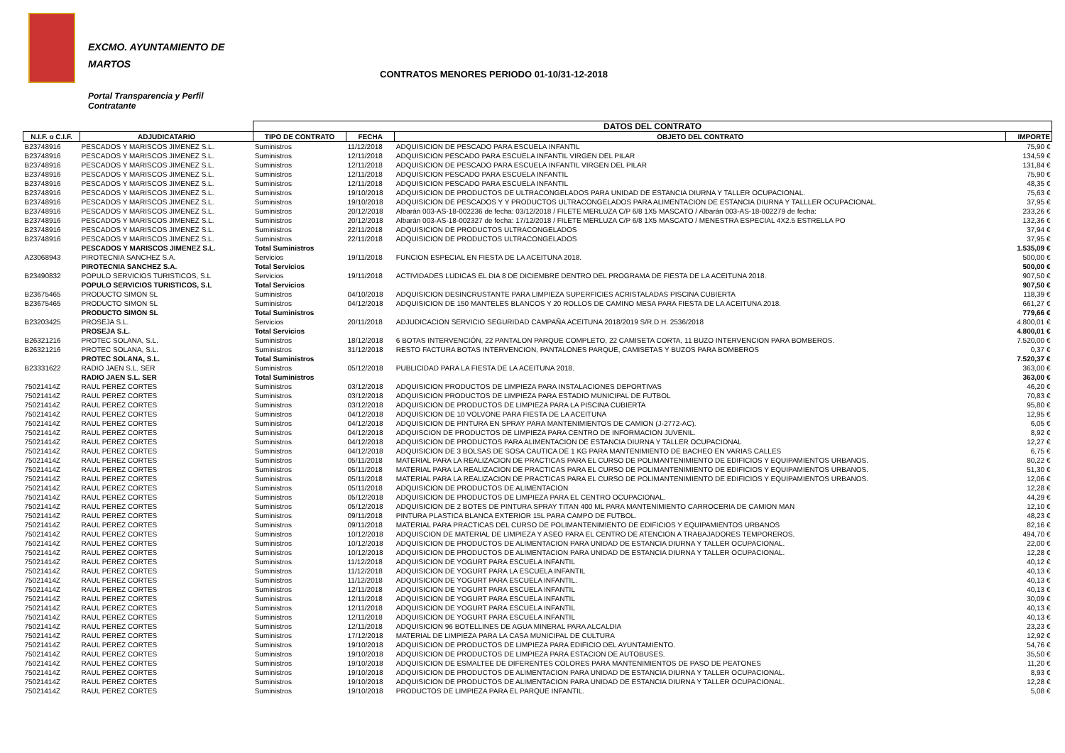EXCMO. AYUNTAMIENTO DE
MARTOS
Portal Transparencia y Perfil
Contratante
CONTRATOS MENORES PERIODO 01-10/31-12-2018
| | | DATOS DEL CONTRATO | | | |
| N.I.F. o C.I.F. | ADJUDICATARIO | TIPO DE CONTRATO | FECHA | OBJETO DEL CONTRATO | IMPORTE |
| B23748916 | PESCADOS Y MARISCOS JIMENEZ S.L. | Suministros | 11/12/2018 | ADQUISICION DE PESCADO PARA ESCUELA INFANTIL | 75,90 € |
| B23748916 | PESCADOS Y MARISCOS JIMENEZ S.L. | Suministros | 12/11/2018 | ADQUISICION PESCADO PARA ESCUELA INFANTIL VIRGEN DEL PILAR | 134,59 € |
| B23748916 | PESCADOS Y MARISCOS JIMENEZ S.L. | Suministros | 12/11/2018 | ADQUISICION DE PESCADO PARA ESCUELA INFANTIL VIRGEN DEL PILAR | 131,84 € |
| B23748916 | PESCADOS Y MARISCOS JIMENEZ S.L. | Suministros | 12/11/2018 | ADQUISICION PESCADO PARA ESCUELA INFANTIL | 75,90 € |
| B23748916 | PESCADOS Y MARISCOS JIMENEZ S.L. | Suministros | 12/11/2018 | ADQUISICION PESCADO PARA ESCUELA INFANTIL | 48,35 € |
| B23748916 | PESCADOS Y MARISCOS JIMENEZ S.L. | Suministros | 19/10/2018 | ADQUISICION DE PRODUCTOS DE ULTRACONGELADOS PARA UNIDAD DE ESTANCIA DIURNA Y TALLER OCUPACIONAL. | 75,63 € |
| B23748916 | PESCADOS Y MARISCOS JIMENEZ S.L. | Suministros | 19/10/2018 | ADQUISICION DE PESCADOS Y Y PRODUCTOS ULTRACONGELADOS PARA ALIMENTACION DE ESTANCIA DIURNA Y TALLLER OCUPACIONAL. | 37,95 € |
| B23748916 | PESCADOS Y MARISCOS JIMENEZ S.L. | Suministros | 20/12/2018 | Albarán 003-AS-18-002236 de fecha: 03/12/2018 / FILETE MERLUZA C/P 6/8 1X5 MASCATO / Albarán 003-AS-18-002279 de fecha: | 233,26 € |
| B23748916 | PESCADOS Y MARISCOS JIMENEZ S.L. | Suministros | 20/12/2018 | Albarán 003-AS-18-002327 de fecha: 17/12/2018 / FILETE MERLUZA C/P 6/8 1X5 MASCATO / MENESTRA ESPECIAL 4X2.5 ESTRELLA PO | 132,36 € |
| B23748916 | PESCADOS Y MARISCOS JIMENEZ S.L. | Suministros | 22/11/2018 | ADQUISICION DE PRODUCTOS ULTRACONGELADOS | 37,94 € |
| B23748916 | PESCADOS Y MARISCOS JIMENEZ S.L. | Suministros | 22/11/2018 | ADQUISICION DE PRODUCTOS ULTRACONGELADOS | 37,95 € |
| | PESCADOS Y MARISCOS JIMENEZ S.L. | Total Suministros | | | 1.535,09 € |
| A23068943 | PIROTECNIA SANCHEZ S.A. | Servicios | 19/11/2018 | FUNCION ESPECIAL EN FIESTA DE LA ACEITUNA 2018. | 500,00 € |
| | PIROTECNIA SANCHEZ S.A. | Total Servicios | | | 500,00 € |
| B23490832 | POPULO SERVICIOS TURISTICOS, S.L | Servicios | 19/11/2018 | ACTIVIDADES LUDICAS EL DIA 8 DE DICIEMBRE DENTRO DEL PROGRAMA DE FIESTA DE LA ACEITUNA 2018. | 907,50 € |
| | POPULO SERVICIOS TURISTICOS, S.L | Total Servicios | | | 907,50 € |
| B23675465 | PRODUCTO SIMON SL | Suministros | 04/10/2018 | ADQUISICION DESINCRUSTANTE PARA LIMPIEZA SUPERFICIES ACRISTALADAS PISCINA CUBIERTA | 118,39 € |
| B23675465 | PRODUCTO SIMON SL | Suministros | 04/12/2018 | ADQUISICION DE 150 MANTELES BLANCOS Y 20 ROLLOS DE CAMINO MESA PARA FIESTA DE LA ACEITUNA 2018. | 661,27 € |
| | PRODUCTO SIMON SL | Total Suministros | | | 779,66 € |
| B23203425 | PROSEJA S.L. | Servicios | 20/11/2018 | ADJUDICACION SERVICIO SEGURIDAD CAMPAÑA ACEITUNA 2018/2019 S/R.D.H. 2536/2018 | 4.800,01 € |
| | PROSEJA S.L. | Total Servicios | | | 4.800,01 € |
| B26321216 | PROTEC SOLANA, S.L. | Suministros | 18/12/2018 | 6 BOTAS INTERVENCIÓN, 22 PANTALON PARQUE COMPLETO, 22 CAMISETA CORTA, 11 BUZO INTERVENCION PARA BOMBEROS. | 7.520,00 € |
| B26321216 | PROTEC SOLANA, S.L. | Suministros | 31/12/2018 | RESTO FACTURA BOTAS INTERVENCION, PANTALONES PARQUE, CAMISETAS Y BUZOS PARA BOMBEROS | 0,37 € |
| | PROTEC SOLANA, S.L. | Total Suministros | | | 7.520,37 € |
| B23331622 | RADIO JAEN S.L. SER | Suministros | 05/12/2018 | PUBLICIDAD PARA LA FIESTA DE LA ACEITUNA 2018. | 363,00 € |
| | RADIO JAEN S.L. SER | Total Suministros | | | 363,00 € |
| 75021414Z | RAUL PEREZ CORTES | Suministros | 03/12/2018 | ADQUISICION PRODUCTOS DE LIMPIEZA PARA INSTALACIONES DEPORTIVAS | 46,20 € |
| 75021414Z | RAUL PEREZ CORTES | Suministros | 03/12/2018 | ADQUISICION PRODUCTOS DE LIMPIEZA PARA ESTADIO MUNICIPAL DE FUTBOL | 70,83 € |
| 75021414Z | RAUL PEREZ CORTES | Suministros | 03/12/2018 | ADQUISICION DE PRODUCTOS DE LIMPIEZA PARA LA PISCINA CUBIERTA | 95,80 € |
| 75021414Z | RAUL PEREZ CORTES | Suministros | 04/12/2018 | ADQUISICION DE 10 VOLVONE PARA FIESTA DE LA ACEITUNA | 12,95 € |
| 75021414Z | RAUL PEREZ CORTES | Suministros | 04/12/2018 | ADQUISICION DE PINTURA EN SPRAY PARA MANTENIMIENTOS DE CAMION (J-2772-AC). | 6,05 € |
| 75021414Z | RAUL PEREZ CORTES | Suministros | 04/12/2018 | ADQUISCION DE PRODUCTOS DE LIMPIEZA PARA CENTRO DE INFORMACION JUVENIL. | 8,92 € |
| 75021414Z | RAUL PEREZ CORTES | Suministros | 04/12/2018 | ADQUISICION DE PRODUCTOS PARA ALIMENTACION DE ESTANCIA DIURNA Y TALLER OCUPACIONAL | 12,27 € |
| 75021414Z | RAUL PEREZ CORTES | Suministros | 04/12/2018 | ADQUISICION DE 3 BOLSAS DE SOSA CAUTICA DE 1 KG PARA MANTENIMIENTO DE BACHEO EN VARIAS CALLES | 6,75 € |
| 75021414Z | RAUL PEREZ CORTES | Suministros | 05/11/2018 | MATERIAL PARA LA REALIZACION DE PRACTICAS PARA EL CURSO DE POLIMANTENIMIENTO DE EDIFICIOS Y EQUIPAMIENTOS URBANOS. | 80,22 € |
| 75021414Z | RAUL PEREZ CORTES | Suministros | 05/11/2018 | MATERIAL PARA LA REALIZACION DE PRACTICAS PARA EL CURSO DE POLIMANTENIMIENTO DE EDIFICIOS Y EQUIPAMIENTOS URBANOS. | 51,30 € |
| 75021414Z | RAUL PEREZ CORTES | Suministros | 05/11/2018 | MATERIAL PARA LA REALIZACION DE PRACTICAS PARA EL CURSO DE POLIMANTENIMIENTO DE EDIFICIOS Y EQUIPAMIENTOS URBANOS. | 12,06 € |
| 75021414Z | RAUL PEREZ CORTES | Suministros | 05/11/2018 | ADQUISICION DE PRODUCTOS DE ALIMENTACION | 12,28 € |
| 75021414Z | RAUL PEREZ CORTES | Suministros | 05/12/2018 | ADQUISICION DE PRODUCTOS DE LIMPIEZA PARA EL CENTRO OCUPACIONAL. | 44,29 € |
| 75021414Z | RAUL PEREZ CORTES | Suministros | 05/12/2018 | ADQUISICION DE 2 BOTES DE PINTURA SPRAY TITAN 400 ML PARA MANTENIMIENTO CARROCERIA DE CAMION MAN | 12,10 € |
| 75021414Z | RAUL PEREZ CORTES | Suministros | 09/11/2018 | PINTURA PLASTICA BLANCA EXTERIOR 15L PARA CAMPO DE FUTBOL. | 48,23 € |
| 75021414Z | RAUL PEREZ CORTES | Suministros | 09/11/2018 | MATERIAL PARA PRACTICAS DEL CURSO DE POLIMANTENIMIENTO DE EDIFICIOS Y EQUIPAMIENTOS URBANOS | 82,16 € |
| 75021414Z | RAUL PEREZ CORTES | Suministros | 10/12/2018 | ADQUISCION DE MATERIAL DE LIMPIEZA Y ASEO PARA EL CENTRO DE ATENCION A TRABAJADORES TEMPOREROS. | 494,70 € |
| 75021414Z | RAUL PEREZ CORTES | Suministros | 10/12/2018 | ADQUISICION DE PRODUCTOS DE ALIMENTACION PARA UNIDAD DE ESTANCIA DIURNA Y TALLER OCUPACIONAL. | 22,00 € |
| 75021414Z | RAUL PEREZ CORTES | Suministros | 10/12/2018 | ADQUISICION DE PRODUCTOS DE ALIMENTACION PARA UNIDAD DE ESTANCIA DIURNA Y TALLER OCUPACIONAL. | 12,28 € |
| 75021414Z | RAUL PEREZ CORTES | Suministros | 11/12/2018 | ADQUISICION DE YOGURT PARA ESCUELA INFANTIL | 40,12 € |
| 75021414Z | RAUL PEREZ CORTES | Suministros | 11/12/2018 | ADQUISICION DE YOGURT PARA LA ESCUELA INFANTIL | 40,13 € |
| 75021414Z | RAUL PEREZ CORTES | Suministros | 11/12/2018 | ADQUISICION DE YOGURT PARA ESCUELA INFANTIL. | 40,13 € |
| 75021414Z | RAUL PEREZ CORTES | Suministros | 12/11/2018 | ADQUISICION DE YOGURT PARA ESCUELA INFANTIL | 40,13 € |
| 75021414Z | RAUL PEREZ CORTES | Suministros | 12/11/2018 | ADQUISICION DE YOGURT PARA ESCUELA INFANTIL | 30,09 € |
| 75021414Z | RAUL PEREZ CORTES | Suministros | 12/11/2018 | ADQUISICION DE YOGURT PARA ESCUELA INFANTIL | 40,13 € |
| 75021414Z | RAUL PEREZ CORTES | Suministros | 12/11/2018 | ADQUISICION DE YOGURT PARA ESCUELA INFANTIL | 40,13 € |
| 75021414Z | RAUL PEREZ CORTES | Suministros | 12/11/2018 | ADQUISICION 96 BOTELLINES DE AGUA MINERAL PARA ALCALDIA | 23,23 € |
| 75021414Z | RAUL PEREZ CORTES | Suministros | 17/12/2018 | MATERIAL DE LIMPIEZA PARA LA CASA MUNICIPAL DE CULTURA | 12,92 € |
| 75021414Z | RAUL PEREZ CORTES | Suministros | 19/10/2018 | ADQUISICION DE PRODUCTOS DE LIMPIEZA PARA EDIFICIO DEL AYUNTAMIENTO. | 54,76 € |
| 75021414Z | RAUL PEREZ CORTES | Suministros | 19/10/2018 | ADQUISICION DE PRODUCTOS DE LIMPIEZA PARA ESTACION DE AUTOBUSES. | 35,50 € |
| 75021414Z | RAUL PEREZ CORTES | Suministros | 19/10/2018 | ADQUISICION DE ESMALTEE DE DIFERENTES COLORES PARA MANTENIMIENTOS DE PASO DE PEATONES | 11,20 € |
| 75021414Z | RAUL PEREZ CORTES | Suministros | 19/10/2018 | ADQUISICION DE PRODUCTOS DE ALIMENTACION PARA UNIDAD DE ESTANCIA DIURNA Y TALLER OCUPACIONAL. | 8,93 € |
| 75021414Z | RAUL PEREZ CORTES | Suministros | 19/10/2018 | ADQUISICION DE PRODUCTOS DE ALIMENTACION PARA UNIDAD DE ESTANCIA DIURNA Y TALLER OCUPACIONAL. | 12,28 € |
| 75021414Z | RAUL PEREZ CORTES | Suministros | 19/10/2018 | PRODUCTOS DE LIMPIEZA PARA EL PARQUE INFANTIL. | 5,08 € |